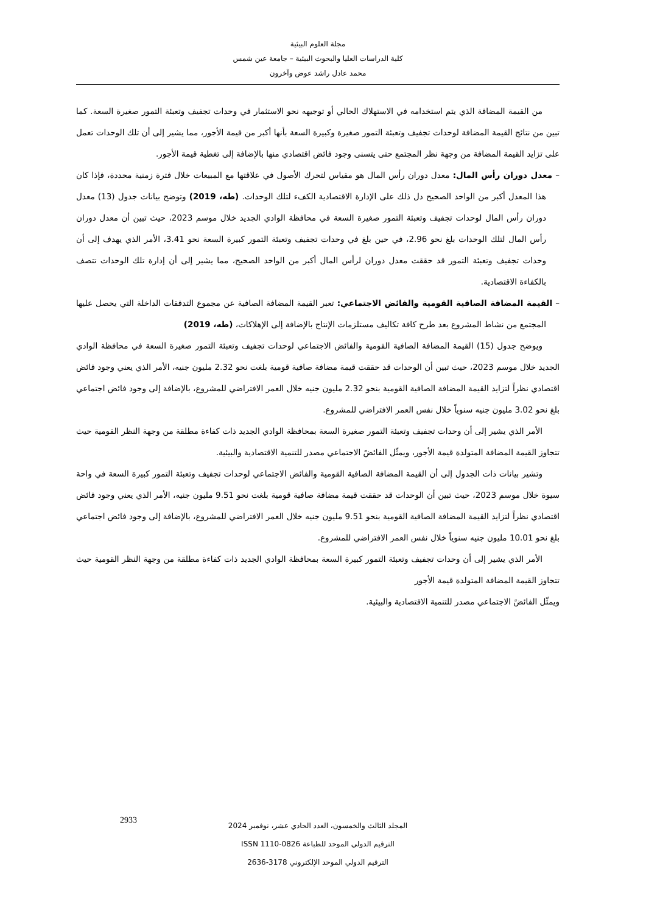مجلة العلوم البيئية
كلية الدراسات العليا والبحوث البيئية – جامعة عين شمس
محمد عادل راشد عوض وآخرون
من القيمة المضافة الذي يتم استخدامه في الاستهلاك الحالي أو توجيهه نحو الاستثمار في وحدات تجفيف وتعبئة التمور صغيرة السعة. كما تبين من نتائج القيمة المضافة لوحدات تجفيف وتعبئة التمور صغيرة وكبيرة السعة بأنها أكبر من قيمة الأجور، مما يشير إلى أن تلك الوحدات تعمل على تزايد القيمة المضافة من وجهة نظر المجتمع حتى يتسنى وجود فائض اقتصادي منها بالإضافة إلى تغطية قيمة الأجور.
– معدل دوران رأس المال: معدل دوران رأس المال هو مقياس لتحرك الأصول في علاقتها مع المبيعات خلال فترة زمنية محددة، فإذا كان هذا المعدل أكبر من الواحد الصحيح دل ذلك على الإدارة الاقتصادية الكفء لتلك الوحدات. (طه، 2019) وتوضح بيانات جدول (13) معدل دوران رأس المال لوحدات تجفيف وتعبئة التمور صغيرة السعة في محافظة الوادي الجديد خلال موسم 2023، حيث تبين أن معدل دوران رأس المال لتلك الوحدات بلغ نحو 2.96، في حين بلغ في وحدات تجفيف وتعبئة التمور كبيرة السعة نحو 3.41، الأمر الذي يهدف إلى أن وحدات تجفيف وتعبئة التمور قد حققت معدل دوران لرأس المال أكبر من الواحد الصحيح، مما يشير إلى أن إدارة تلك الوحدات تتصف بالكفاءة الاقتصادية.
– القيمة المضافة الصافية القومية والفائض الاجتماعي: تعبر القيمة المضافة الصافية عن مجموع التدفقات الداخلة التي يحصل عليها المجتمع من نشاط المشروع بعد طرح كافة تكاليف مستلزمات الإنتاج بالإضافة إلى الإهلاكات، (طه، 2019)
ويوضح جدول (15) القيمة المضافة الصافية القومية والفائض الاجتماعي لوحدات تجفيف وتعبئة التمور صغيرة السعة في محافظة الوادي الجديد خلال موسم 2023، حيث تبين أن الوحدات قد حققت قيمة مضافة صافية قومية بلغت نحو 2.32 مليون جنيه، الأمر الذي يعني وجود فائض اقتصادي نظراً لتزايد القيمة المضافة الصافية القومية بنحو 2.32 مليون جنيه خلال العمر الافتراضي للمشروع، بالإضافة إلى وجود فائض اجتماعي بلغ نحو 3.02 مليون جنيه سنوياً خلال نفس العمر الافتراضي للمشروع.
الأمر الذي يشير إلى أن وحدات تجفيف وتعبئة التمور صغيرة السعة بمحافظة الوادي الجديد ذات كفاءة مطلقة من وجهة النظر القومية حيث تتجاوز القيمة المضافة المتولدة قيمة الأجور، ويمثّل الفائضً الاجتماعي مصدر للتنمية الاقتصادية والبيئية.
وتشير بيانات ذات الجدول إلى أن القيمة المضافة الصافية القومية والفائض الاجتماعي لوحدات تجفيف وتعبئة التمور كبيرة السعة في واحة سيوة خلال موسم 2023، حيث تبين أن الوحدات قد حققت قيمة مضافة صافية قومية بلغت نحو 9.51 مليون جنيه، الأمر الذي يعني وجود فائض اقتصادي نظراً لتزايد القيمة المضافة الصافية القومية بنحو 9.51 مليون جنيه خلال العمر الافتراضي للمشروع، بالإضافة إلى وجود فائض اجتماعي بلغ نحو 10.01 مليون جنيه سنوياً خلال نفس العمر الافتراضي للمشروع.
الأمر الذي يشير إلى أن وحدات تجفيف وتعبئة التمور كبيرة السعة بمحافظة الوادي الجديد ذات كفاءة مطلقة من وجهة النظر القومية حيث تتجاوز القيمة المضافة المتولدة قيمة الأجور
ويمثّل الفائضً الاجتماعي مصدر للتنمية الاقتصادية والبيئية.
المجلد الثالث والخمسون، العدد الحادي عشر، نوفمبر 2024
الترقيم الدولي الموحد للطباعة 0826-1110 ISSN
الترقيم الدولي الموحد الإلكتروني 3178-2636
2933